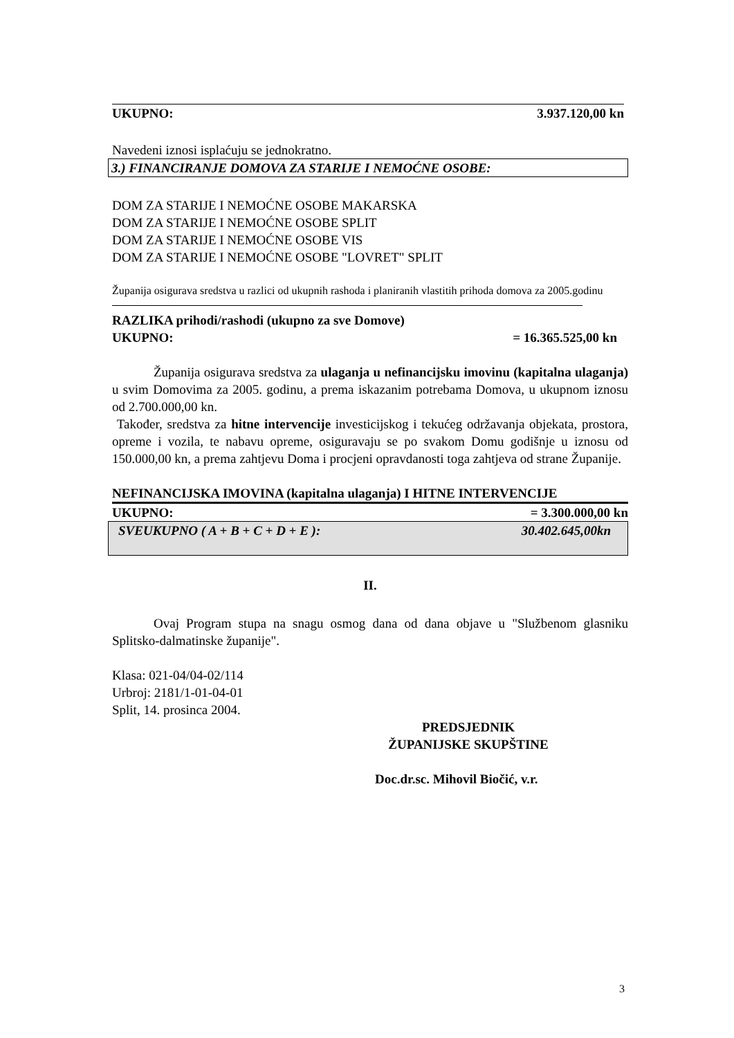UKUPNO: 3.937.120,00 kn
Navedeni iznosi isplaćuju se jednokratno.
3.) FINANCIRANJE DOMOVA ZA STARIJE I NEMOĆNE OSOBE:
DOM ZA STARIJE I NEMOĆNE OSOBE MAKARSKA
DOM ZA STARIJE I NEMOĆNE OSOBE SPLIT
DOM ZA STARIJE I NEMOĆNE OSOBE VIS
DOM ZA STARIJE I NEMOĆNE OSOBE "LOVRET" SPLIT
Županija osigurava sredstva u razlici od ukupnih rashoda i planiranih vlastitih prihoda domova za 2005.godinu
RAZLIKA prihodi/rashodi (ukupno za sve Domove)
UKUPNO: = 16.365.525,00 kn
Županija osigurava sredstva za ulaganja u nefinancijsku imovinu (kapitalna ulaganja) u svim Domovima za 2005. godinu, a prema iskazanim potrebama Domova, u ukupnom iznosu od 2.700.000,00 kn.
Također, sredstva za hitne intervencije investicijskog i tekućeg održavanja objekata, prostora, opreme i vozila, te nabavu opreme, osiguravaju se po svakom Domu godišnje u iznosu od 150.000,00 kn, a prema zahtjevu Doma i procjeni opravdanosti toga zahtjeva od strane Županije.
NEFINANCIJSKA IMOVINA (kapitalna ulaganja) I HITNE INTERVENCIJE
UKUPNO: = 3.300.000,00 kn
SVEUKUPNO ( A + B + C + D + E ): 30.402.645,00kn
II.
Ovaj Program stupa na snagu osmog dana od dana objave u "Službenom glasniku Splitsko-dalmatinske županije".
Klasa: 021-04/04-02/114
Urbroj: 2181/1-01-04-01
Split, 14. prosinca 2004.
PREDSJEDNIK
ŽUPANIJSKE SKUPŠTINE
Doc.dr.sc. Mihovil Biočić, v.r.
3